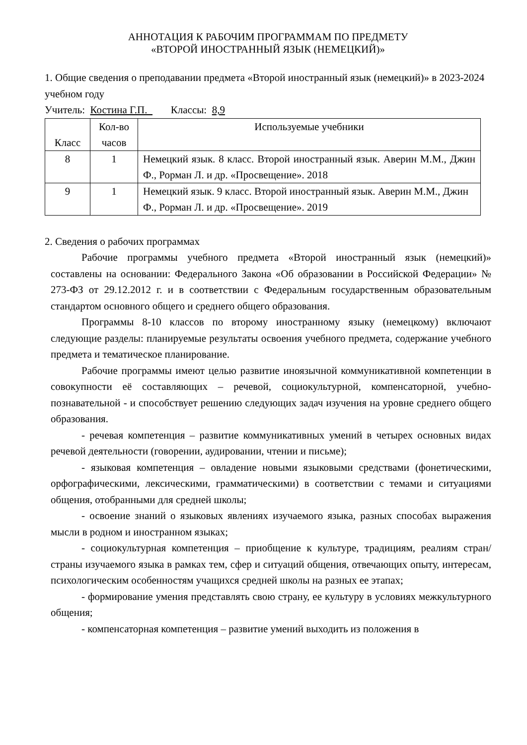АННОТАЦИЯ К РАБОЧИМ ПРОГРАММАМ ПО ПРЕДМЕТУ
«ВТОРОЙ ИНОСТРАННЫЙ ЯЗЫК (НЕМЕЦКИЙ)»
1. Общие сведения о преподавании предмета «Второй иностранный язык (немецкий)» в 2023-2024 учебном году
Учитель: Костина Г.П. Классы: 8,9
| Класс | Кол-во часов | Используемые учебники |
| --- | --- | --- |
| 8 | 1 | Немецкий язык. 8 класс. Второй иностранный язык. Аверин М.М., Джин Ф., Рорман Л. и др. «Просвещение». 2018 |
| 9 | 1 | Немецкий язык. 9 класс. Второй иностранный язык. Аверин М.М., Джин Ф., Рорман Л. и др. «Просвещение». 2019 |
2. Сведения о рабочих программах
Рабочие программы учебного предмета «Второй иностранный язык (немецкий)» составлены на основании: Федерального Закона «Об образовании в Российской Федерации» № 273-ФЗ от 29.12.2012 г. и в соответствии с Федеральным государственным образовательным стандартом основного общего и среднего общего образования.
Программы 8-10 классов по второму иностранному языку (немецкому) включают следующие разделы: планируемые результаты освоения учебного предмета, содержание учебного предмета и тематическое планирование.
Рабочие программы имеют целью развитие иноязычной коммуникативной компетенции в совокупности её составляющих – речевой, социокультурной, компенсаторной, учебно-познавательной - и способствует решению следующих задач изучения на уровне среднего общего образования.
- речевая компетенция – развитие коммуникативных умений в четырех основных видах речевой деятельности (говорении, аудировании, чтении и письме);
- языковая компетенция – овладение новыми языковыми средствами (фонетическими, орфографическими, лексическими, грамматическими) в соответствии с темами и ситуациями общения, отобранными для средней школы;
- освоение знаний о языковых явлениях изучаемого языка, разных способах выражения мысли в родном и иностранном языках;
- социокультурная компетенция – приобщение к культуре, традициям, реалиям стран/страны изучаемого языка в рамках тем, сфер и ситуаций общения, отвечающих опыту, интересам, психологическим особенностям учащихся средней школы на разных ее этапах;
- формирование умения представлять свою страну, ее культуру в условиях межкультурного общения;
- компенсаторная компетенция – развитие умений выходить из положения в